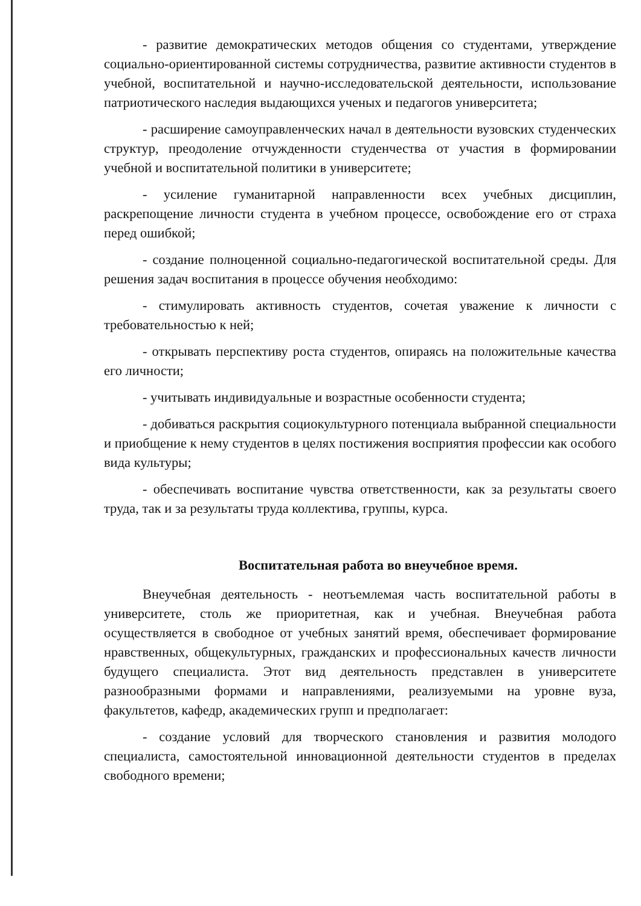- развитие демократических методов общения со студентами, утверждение социально-ориентированной системы сотрудничества, развитие активности студентов в учебной, воспитательной и научно-исследовательской деятельности, использование патриотического наследия выдающихся ученых и педагогов университета;
- расширение самоуправленческих начал в деятельности вузовских студенческих структур, преодоление отчужденности студенчества от участия в формировании учебной и воспитательной политики в университете;
- усиление гуманитарной направленности всех учебных дисциплин, раскрепощение личности студента в учебном процессе, освобождение его от страха перед ошибкой;
- создание полноценной социально-педагогической воспитательной среды. Для решения задач воспитания в процессе обучения необходимо:
- стимулировать активность студентов, сочетая уважение к личности с требовательностью к ней;
- открывать перспективу роста студентов, опираясь на положительные качества его личности;
- учитывать индивидуальные и возрастные особенности студента;
- добиваться раскрытия социокультурного потенциала выбранной специальности и приобщение к нему студентов в целях постижения восприятия профессии как особого вида культуры;
- обеспечивать воспитание чувства ответственности, как за результаты своего труда, так и за результаты труда коллектива, группы, курса.
Воспитательная работа во внеучебное время.
Внеучебная деятельность - неотъемлемая часть воспитательной работы в университете, столь же приоритетная, как и учебная. Внеучебная работа осуществляется в свободное от учебных занятий время, обеспечивает формирование нравственных, общекультурных, гражданских и профессиональных качеств личности будущего специалиста. Этот вид деятельность представлен в университете разнообразными формами и направлениями, реализуемыми на уровне вуза, факультетов, кафедр, академических групп и предполагает:
- создание условий для творческого становления и развития молодого специалиста, самостоятельной инновационной деятельности студентов в пределах свободного времени;